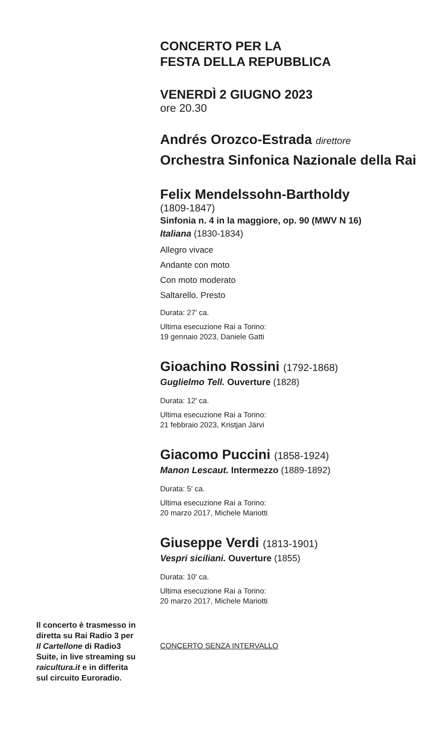Il concerto è trasmesso in diretta su Rai Radio 3 per Il Cartellone di Radio3 Suite, in live streaming su raicultura.it e in differita sul circuito Euroradio.
CONCERTO PER LA
FESTA DELLA REPUBBLICA
VENERDÌ 2 GIUGNO 2023
ore 20.30
Andrés Orozco-Estrada direttore
Orchestra Sinfonica Nazionale della Rai
Felix Mendelssohn-Bartholdy
(1809-1847)
Sinfonia n. 4 in la maggiore, op. 90 (MWV N 16)
Italiana (1830-1834)
Allegro vivace
Andante con moto
Con moto moderato
Saltarello. Presto
Durata: 27′ ca.
Ultima esecuzione Rai a Torino:
19 gennaio 2023, Daniele Gatti
Gioachino Rossini (1792-1868)
Guglielmo Tell. Ouverture (1828)
Durata: 12′ ca.
Ultima esecuzione Rai a Torino:
21 febbraio 2023, Kristjan Järvi
Giacomo Puccini (1858-1924)
Manon Lescaut. Intermezzo (1889-1892)
Durata: 5′ ca.
Ultima esecuzione Rai a Torino:
20 marzo 2017, Michele Mariotti
Giuseppe Verdi (1813-1901)
Vespri siciliani. Ouverture (1855)
Durata: 10′ ca.
Ultima esecuzione Rai a Torino:
20 marzo 2017, Michele Mariotti
CONCERTO SENZA INTERVALLO